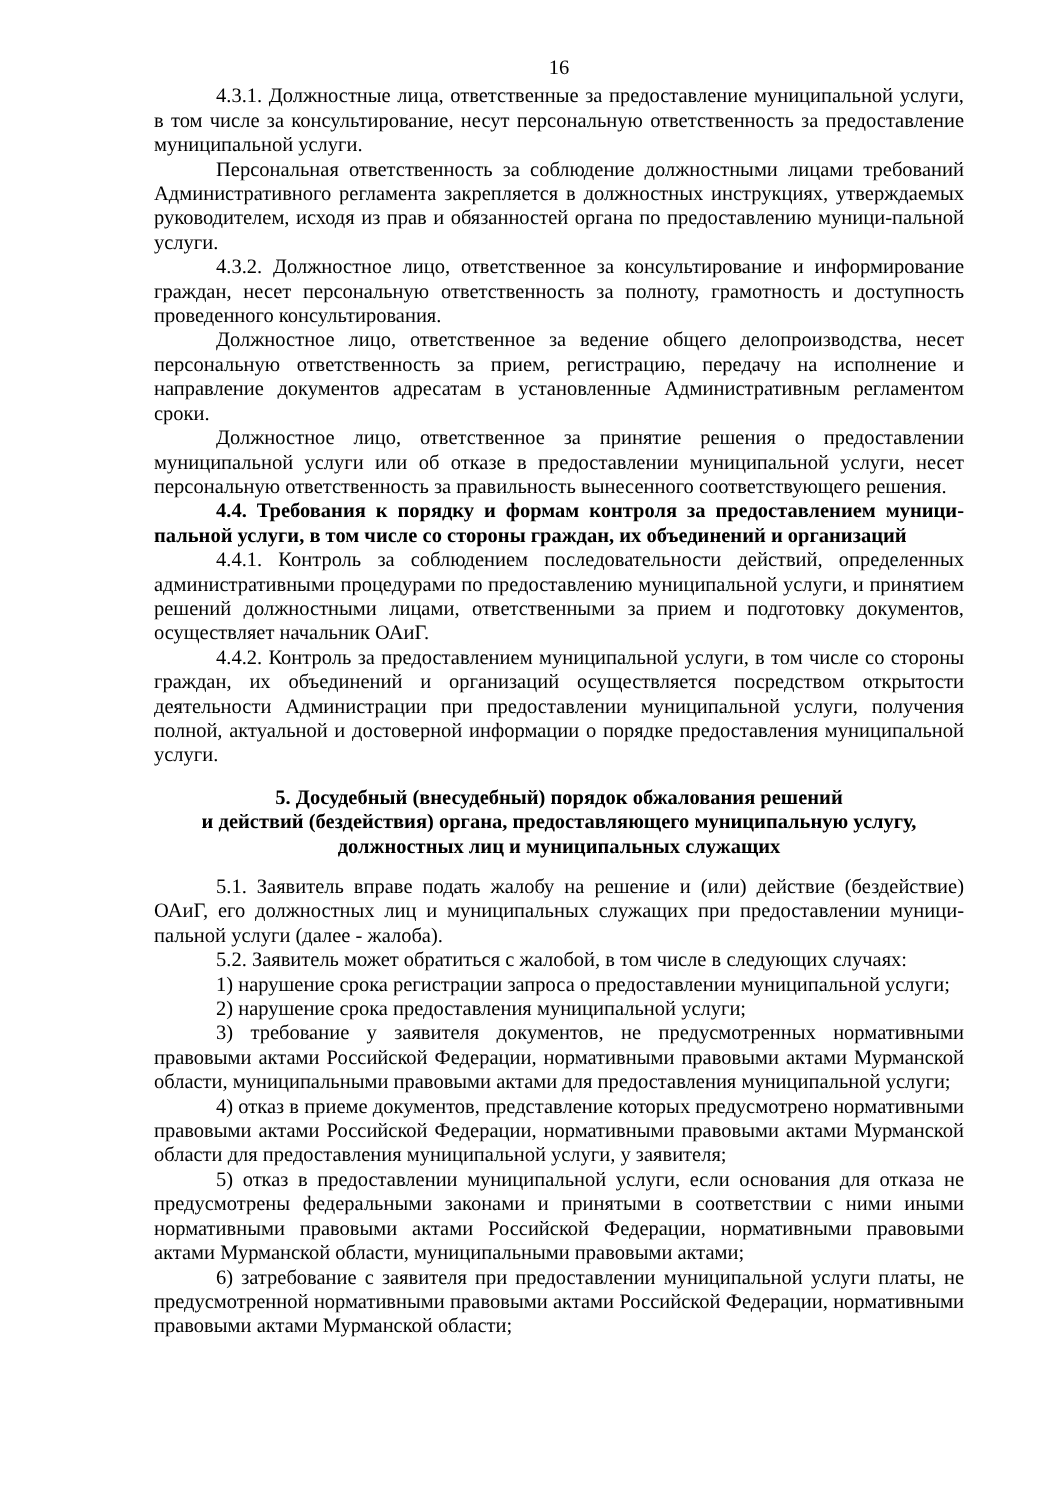16
4.3.1. Должностные лица, ответственные за предоставление муниципальной услуги, в том числе за консультирование, несут персональную ответственность за предоставление муниципальной услуги.
Персональная ответственность за соблюдение должностными лицами требований Административного регламента закрепляется в должностных инструкциях, утверждаемых руководителем, исходя из прав и обязанностей органа по предоставлению муници-пальной услуги.
4.3.2. Должностное лицо, ответственное за консультирование и информирование граждан, несет персональную ответственность за полноту, грамотность и доступность проведенного консультирования.
Должностное лицо, ответственное за ведение общего делопроизводства, несет персональную ответственность за прием, регистрацию, передачу на исполнение и направление документов адресатам в установленные Административным регламентом сроки.
Должностное лицо, ответственное за принятие решения о предоставлении муниципальной услуги или об отказе в предоставлении муниципальной услуги, несет персональную ответственность за правильность вынесенного соответствующего решения.
4.4. Требования к порядку и формам контроля за предоставлением муници-пальной услуги, в том числе со стороны граждан, их объединений и организаций
4.4.1. Контроль за соблюдением последовательности действий, определенных административными процедурами по предоставлению муниципальной услуги, и принятием решений должностными лицами, ответственными за прием и подготовку документов, осуществляет начальник ОАиГ.
4.4.2. Контроль за предоставлением муниципальной услуги, в том числе со стороны граждан, их объединений и организаций осуществляется посредством открытости деятельности Администрации при предоставлении муниципальной услуги, получения полной, актуальной и достоверной информации о порядке предоставления муниципальной услуги.
5. Досудебный (внесудебный) порядок обжалования решений
и действий (бездействия) органа, предоставляющего муниципальную услугу,
должностных лиц и муниципальных служащих
5.1. Заявитель вправе подать жалобу на решение и (или) действие (бездействие) ОАиГ, его должностных лиц и муниципальных служащих при предоставлении муници-пальной услуги (далее - жалоба).
5.2. Заявитель может обратиться с жалобой, в том числе в следующих случаях:
1) нарушение срока регистрации запроса о предоставлении муниципальной услуги;
2) нарушение срока предоставления муниципальной услуги;
3) требование у заявителя документов, не предусмотренных нормативными правовыми актами Российской Федерации, нормативными правовыми актами Мурманской области, муниципальными правовыми актами для предоставления муниципальной услуги;
4) отказ в приеме документов, представление которых предусмотрено нормативными правовыми актами Российской Федерации, нормативными правовыми актами Мурманской области для предоставления муниципальной услуги, у заявителя;
5) отказ в предоставлении муниципальной услуги, если основания для отказа не предусмотрены федеральными законами и принятыми в соответствии с ними иными нормативными правовыми актами Российской Федерации, нормативными правовыми актами Мурманской области, муниципальными правовыми актами;
6) затребование с заявителя при предоставлении муниципальной услуги платы, не предусмотренной нормативными правовыми актами Российской Федерации, нормативными правовыми актами Мурманской области;